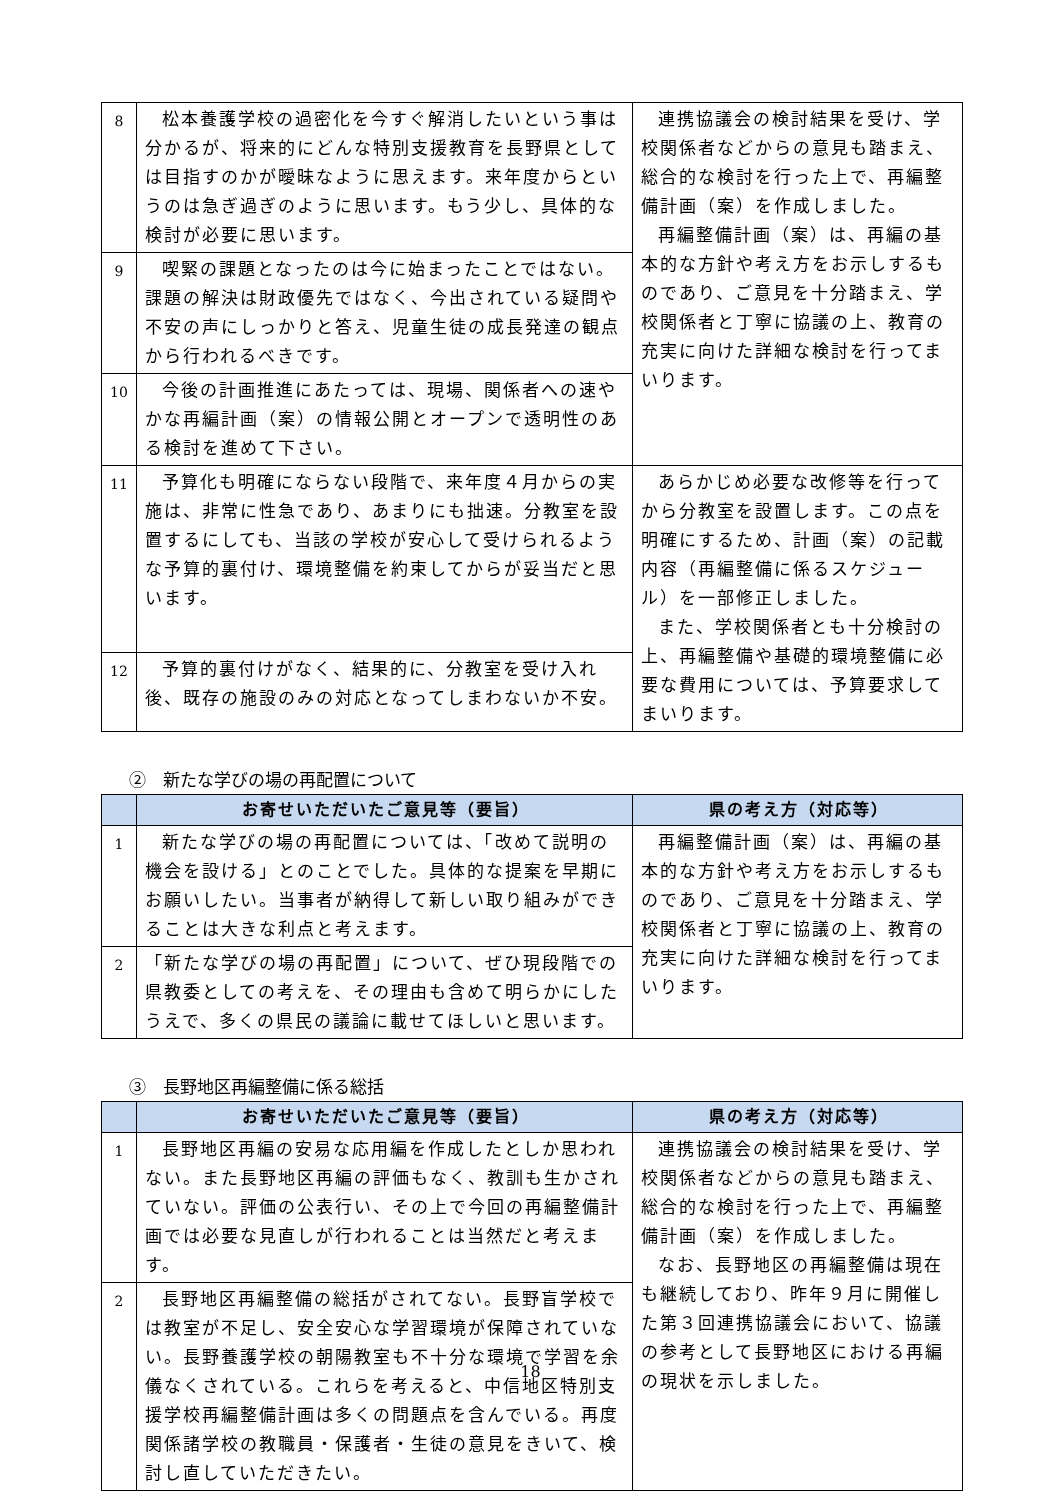| 8 | 松本養護学校の過密化を今すぐ解消したいという事は分かるが、将来的にどんな特別支援教育を長野県としては目指すのかが曖昧なように思えます。来年度からというのは急ぎ過ぎのように思います。もう少し、具体的な検討が必要に思います。 | 連携協議会の検討結果を受け、学校関係者などからの意見も踏まえ、総合的な検討を行った上で、再編整備計画（案）を作成しました。 再編整備計画（案）は、再編の基本的な方針や考え方をお示しするものであり、ご意見を十分踏まえ、学校関係者と丁寧に協議の上、教育の充実に向けた詳細な検討を行ってまいります。 |
| 9 | 喫緊の課題となったのは今に始まったことではない。課題の解決は財政優先ではなく、今出されている疑問や不安の声にしっかりと答え、児童生徒の成長発達の観点から行われるべきです。 | |
| 10 | 今後の計画推進にあたっては、現場、関係者への速やかな再編計画（案）の情報公開とオープンで透明性のある検討を進めて下さい。 | |
| 11 | 予算化も明確にならない段階で、来年度４月からの実施は、非常に性急であり、あまりにも拙速。分教室を設置するにしても、当該の学校が安心して受けられるような予算的裏付け、環境整備を約束してからが妥当だと思います。 | あらかじめ必要な改修等を行ってから分教室を設置します。この点を明確にするため、計画（案）の記載内容（再編整備に係るスケジュール）を一部修正しました。 また、学校関係者とも十分検討の上、再編整備や基礎的環境整備に必要な費用については、予算要求してまいります。 |
| 12 | 予算的裏付けがなく、結果的に、分教室を受け入れ後、既存の施設のみの対応となってしまわないか不安。 | |
②　新たな学びの場の再配置について
| | お寄せいただいたご意見等（要旨） | 県の考え方（対応等） |
| --- | --- | --- |
| 1 | 新たな学びの場の再配置については、「改めて説明の機会を設ける」とのことでした。具体的な提案を早期にお願いしたい。当事者が納得して新しい取り組みができることは大きな利点と考えます。 | 再編整備計画（案）は、再編の基本的な方針や考え方をお示しするものであり、ご意見を十分踏まえ、学校関係者と丁寧に協議の上、教育の充実に向けた詳細な検討を行ってまいります。 |
| 2 | 「新たな学びの場の再配置」について、ぜひ現段階での県教委としての考えを、その理由も含めて明らかにしたうえで、多くの県民の議論に載せてほしいと思います。 | |
③　長野地区再編整備に係る総括
| | お寄せいただいたご意見等（要旨） | 県の考え方（対応等） |
| --- | --- | --- |
| 1 | 長野地区再編の安易な応用編を作成したとしか思われない。また長野地区再編の評価もなく、教訓も生かされていない。評価の公表行い、その上で今回の再編整備計画では必要な見直しが行われることは当然だと考えます。 | 連携協議会の検討結果を受け、学校関係者などからの意見も踏まえ、総合的な検討を行った上で、再編整備計画（案）を作成しました。 なお、長野地区の再編整備は現在も継続しており、昨年９月に開催した第３回連携協議会において、協議の参考として長野地区における再編の現状を示しました。 |
| 2 | 長野地区再編整備の総括がされてない。長野盲学校では教室が不足し、安全安心な学習環境が保障されていない。長野養護学校の朝陽教室も不十分な環境で学習を余儀なくされている。これらを考えると、中信地区特別支援学校再編整備計画は多くの問題点を含んでいる。再度関係諸学校の教職員・保護者・生徒の意見をきいて、検討し直していただきたい。 | |
18